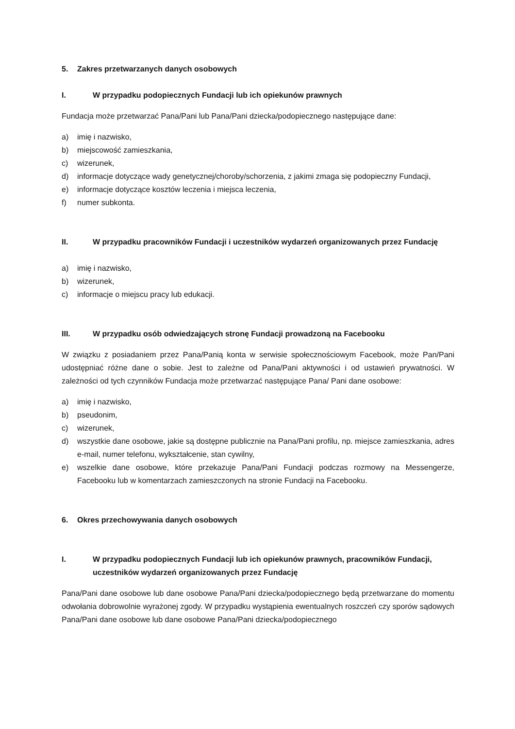5. Zakres przetwarzanych danych osobowych
I. W przypadku podopiecznych Fundacji lub ich opiekunów prawnych
Fundacja może przetwarzać Pana/Pani lub Pana/Pani dziecka/podopiecznego następujące dane:
a) imię i nazwisko,
b) miejscowość zamieszkania,
c) wizerunek,
d) informacje dotyczące wady genetycznej/choroby/schorzenia, z jakimi zmaga się podopieczny Fundacji,
e) informacje dotyczące kosztów leczenia i miejsca leczenia,
f) numer subkonta.
II. W przypadku pracowników Fundacji i uczestników wydarzeń organizowanych przez Fundację
a) imię i nazwisko,
b) wizerunek,
c) informacje o miejscu pracy lub edukacji.
III. W przypadku osób odwiedzających stronę Fundacji prowadzoną na Facebooku
W związku z posiadaniem przez Pana/Panią konta w serwisie społecznościowym Facebook, może Pan/Pani udostępniać różne dane o sobie. Jest to zależne od Pana/Pani aktywności i od ustawień prywatności. W zależności od tych czynników Fundacja może przetwarzać następujące Pana/ Pani dane osobowe:
a) imię i nazwisko,
b) pseudonim,
c) wizerunek,
d) wszystkie dane osobowe, jakie są dostępne publicznie na Pana/Pani profilu, np. miejsce zamieszkania, adres e-mail, numer telefonu, wykształcenie, stan cywilny,
e) wszelkie dane osobowe, które przekazuje Pana/Pani Fundacji podczas rozmowy na Messengerze, Facebooku lub w komentarzach zamieszczonych na stronie Fundacji na Facebooku.
6. Okres przechowywania danych osobowych
I. W przypadku podopiecznych Fundacji lub ich opiekunów prawnych, pracowników Fundacji, uczestników wydarzeń organizowanych przez Fundację
Pana/Pani dane osobowe lub dane osobowe Pana/Pani dziecka/podopiecznego będą przetwarzane do momentu odwołania dobrowolnie wyrażonej zgody. W przypadku wystąpienia ewentualnych roszczeń czy sporów sądowych Pana/Pani dane osobowe lub dane osobowe Pana/Pani dziecka/podopiecznego